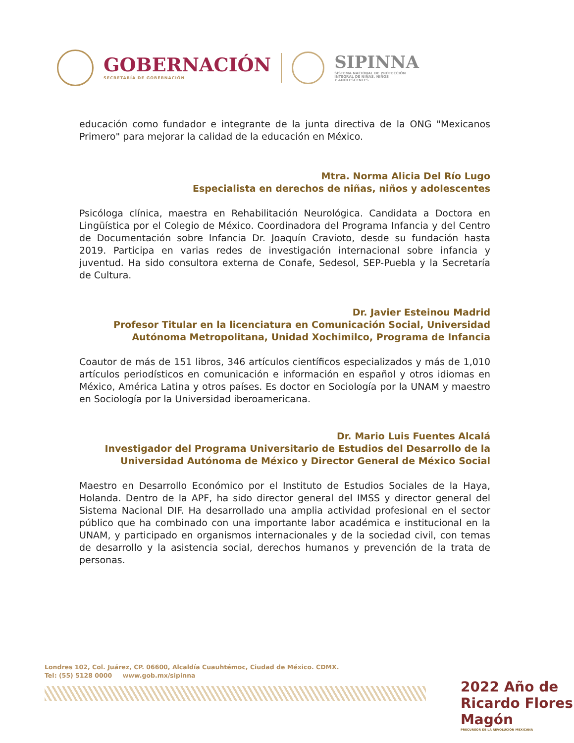GOBERNACIÓN
SECRETARÍA DE GOBERNACIÓN
SIPINNA
SISTEMA NACIONAL DE PROTECCIÓN
INTEGRAL DE NIÑAS, NIÑOS
Y ADOLESCENTES
educación como fundador e integrante de la junta directiva de la ONG "Mexicanos Primero" para mejorar la calidad de la educación en México.
Mtra. Norma Alicia Del Río Lugo
Especialista en derechos de niñas, niños y adolescentes
Psicóloga clínica, maestra en Rehabilitación Neurológica. Candidata a Doctora en Lingüística por el Colegio de México. Coordinadora del Programa Infancia y del Centro de Documentación sobre Infancia Dr. Joaquín Cravioto, desde su fundación hasta 2019. Participa en varias redes de investigación internacional sobre infancia y juventud. Ha sido consultora externa de Conafe, Sedesol, SEP-Puebla y la Secretaría de Cultura.
Dr. Javier Esteinou Madrid
Profesor Titular en la licenciatura en Comunicación Social, Universidad Autónoma Metropolitana, Unidad Xochimilco, Programa de Infancia
Coautor de más de 151 libros, 346 artículos científicos especializados y más de 1,010 artículos periodísticos en comunicación e información en español y otros idiomas en México, América Latina y otros países. Es doctor en Sociología por la UNAM y maestro en Sociología por la Universidad iberoamericana.
Dr. Mario Luis Fuentes Alcalá
Investigador del Programa Universitario de Estudios del Desarrollo de la Universidad Autónoma de México y Director General de México Social
Maestro en Desarrollo Económico por el Instituto de Estudios Sociales de la Haya, Holanda. Dentro de la APF, ha sido director general del IMSS y director general del Sistema Nacional DIF. Ha desarrollado una amplia actividad profesional en el sector público que ha combinado con una importante labor académica e institucional en la UNAM, y participado en organismos internacionales y de la sociedad civil, con temas de desarrollo y la asistencia social, derechos humanos y prevención de la trata de personas.
Londres 102, Col. Juárez, CP. 06600, Alcaldía Cuauhtémoc, Ciudad de México. CDMX.
Tel: (55) 5128 0000 www.gob.mx/sipinna
2022 Año de Ricardo Flores Magón
PRECURSOR DE LA REVOLUCIÓN MEXICANA